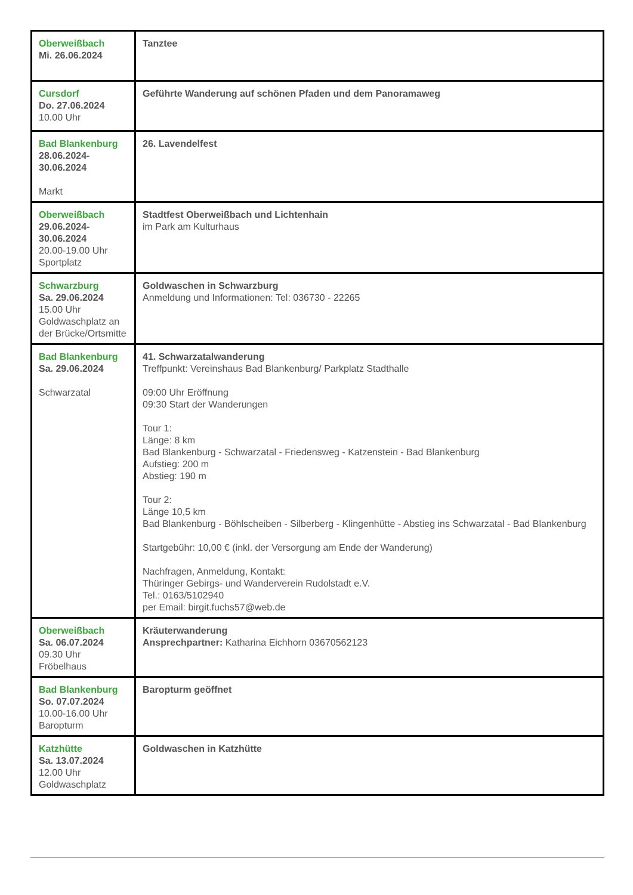| Oberweißbach Mi. 26.06.2024 | Tanztee |
| Cursdorf Do. 27.06.2024 10.00 Uhr | Geführte Wanderung auf schönen Pfaden und dem Panoramaweg |
| Bad Blankenburg 28.06.2024- 30.06.2024 Markt | 26. Lavendelfest |
| Oberweißbach 29.06.2024- 30.06.2024 20.00-19.00 Uhr Sportplatz | Stadtfest Oberweißbach und Lichtenhain im Park am Kulturhaus |
| Schwarzburg Sa. 29.06.2024 15.00 Uhr Goldwaschplatz an der Brücke/Ortsmitte | Goldwaschen in Schwarzburg Anmeldung und Informationen: Tel: 036730 - 22265 |
| Bad Blankenburg Sa. 29.06.2024 Schwarzatal | 41. Schwarzatalwanderung Treffpunkt: Vereinshaus Bad Blankenburg/ Parkplatz Stadthalle 09:00 Uhr Eröffnung 09:30 Start der Wanderungen Tour 1: Länge: 8 km Bad Blankenburg - Schwarzatal - Friedensweg - Katzenstein - Bad Blankenburg Aufstieg: 200 m Abstieg: 190 m Tour 2: Länge 10,5 km Bad Blankenburg - Böhlscheiben - Silberberg - Klingenhütte - Abstieg ins Schwarzatal - Bad Blankenburg Startgebühr: 10,00 € (inkl. der Versorgung am Ende der Wanderung) Nachfragen, Anmeldung, Kontakt: Thüringer Gebirgs- und Wanderverein Rudolstadt e.V. Tel.: 0163/5102940 per Email: birgit.fuchs57@web.de |
| Oberweißbach Sa. 06.07.2024 09.30 Uhr Fröbelhaus | Kräuterwanderung Ansprechpartner: Katharina Eichhorn 03670562123 |
| Bad Blankenburg So. 07.07.2024 10.00-16.00 Uhr Baropturm | Baropturm geöffnet |
| Katzhütte Sa. 13.07.2024 12.00 Uhr Goldwaschplatz | Goldwaschen in Katzhütte |